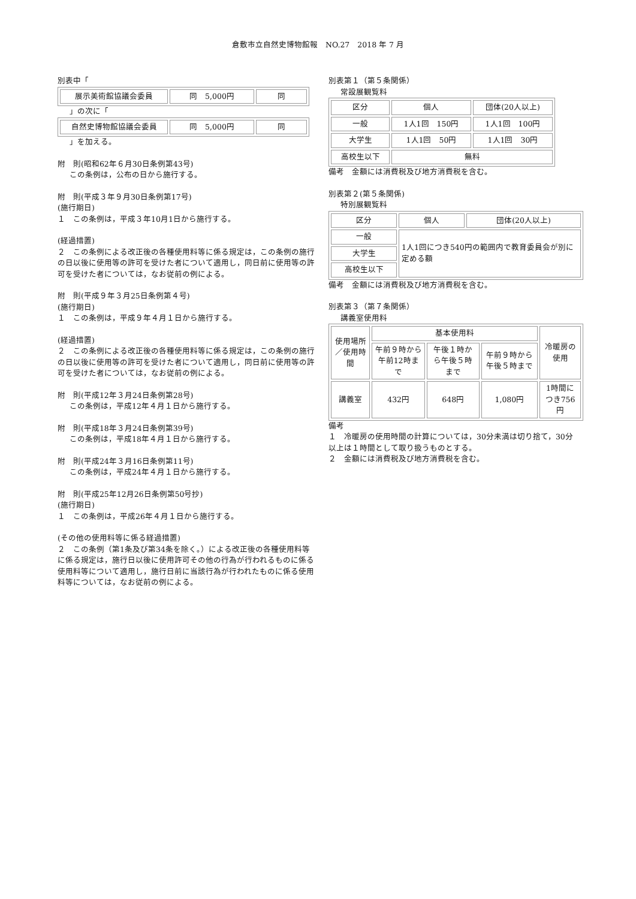倉敷市立自然史博物館報　NO.27　2018 年 7 月
別表中「
| 展示美術館協議会委員 | 同 5,000円 | 同 |
」の次に「
| 自然史博物館協議会委員 | 同 5,000円 | 同 |
」を加える。
附　則(昭和62年６月30日条例第43号)
この条例は，公布の日から施行する。
附　則(平成３年９月30日条例第17号)
(施行期日)
１　この条例は，平成３年10月1日から施行する。
(経過措置)
２　この条例による改正後の各種使用料等に係る規定は，この条例の施行の日以後に使用等の許可を受けた者について適用し，同日前に使用等の許可を受けた者については，なお従前の例による。
附　則(平成９年３月25日条例第４号)
(施行期日)
１　この条例は，平成９年４月１日から施行する。
(経過措置)
２　この条例による改正後の各種使用料等に係る規定は，この条例の施行の日以後に使用等の許可を受けた者について適用し，同日前に使用等の許可を受けた者については，なお従前の例による。
附　則(平成12年３月24日条例第28号)
この条例は，平成12年４月１日から施行する。
附　則(平成18年３月24日条例第39号)
この条例は，平成18年４月１日から施行する。
附　則(平成24年３月16日条例第11号)
この条例は，平成24年４月１日から施行する。
附　則(平成25年12月26日条例第50号抄)
(施行期日)
１　この条例は，平成26年４月１日から施行する。
(その他の使用料等に係る経過措置)
２　この条例（第1条及び第34条を除く。）による改正後の各種使用料等に係る規定は，施行日以後に使用許可その他の行為が行われるものに係る使用料等について適用し，施行日前に当該行為が行われたものに係る使用料等については，なお従前の例による。
別表第１（第５条関係）
常設展観覧料
| 区分 | 個人 | 団体(20人以上) |
| 一般 | 1人1回 150円 | 1人1回 100円 |
| 大学生 | 1人1回 50円 | 1人1回 30円 |
| 高校生以下 | 無料 | |
備考　金額には消費税及び地方消費税を含む。
別表第２(第５条関係)
特別展観覧料
| 区分 | 個人 | 団体(20人以上) |
| 一般 | 1人1回につき540円の範囲内で教育委員会が別に定める額 | |
| 大学生 | | |
| 高校生以下 | | |
備考　金額には消費税及び地方消費税を含む。
別表第３（第７条関係）
講義室使用料
| 使用場所／使用時間 | 基本使用料 | | | 冷暖房の使用 |
| | 午前９時から午前12時まで | 午後１時から午後５時まで | 午前９時から午後５時まで | |
| 講義室 | 432円 | 648円 | 1,080円 | 1時間につき756円 |
備考
１　冷暖房の使用時間の計算については，30分未満は切り捨て，30分以上は１時間として取り扱うものとする。
２　金額には消費税及び地方消費税を含む。